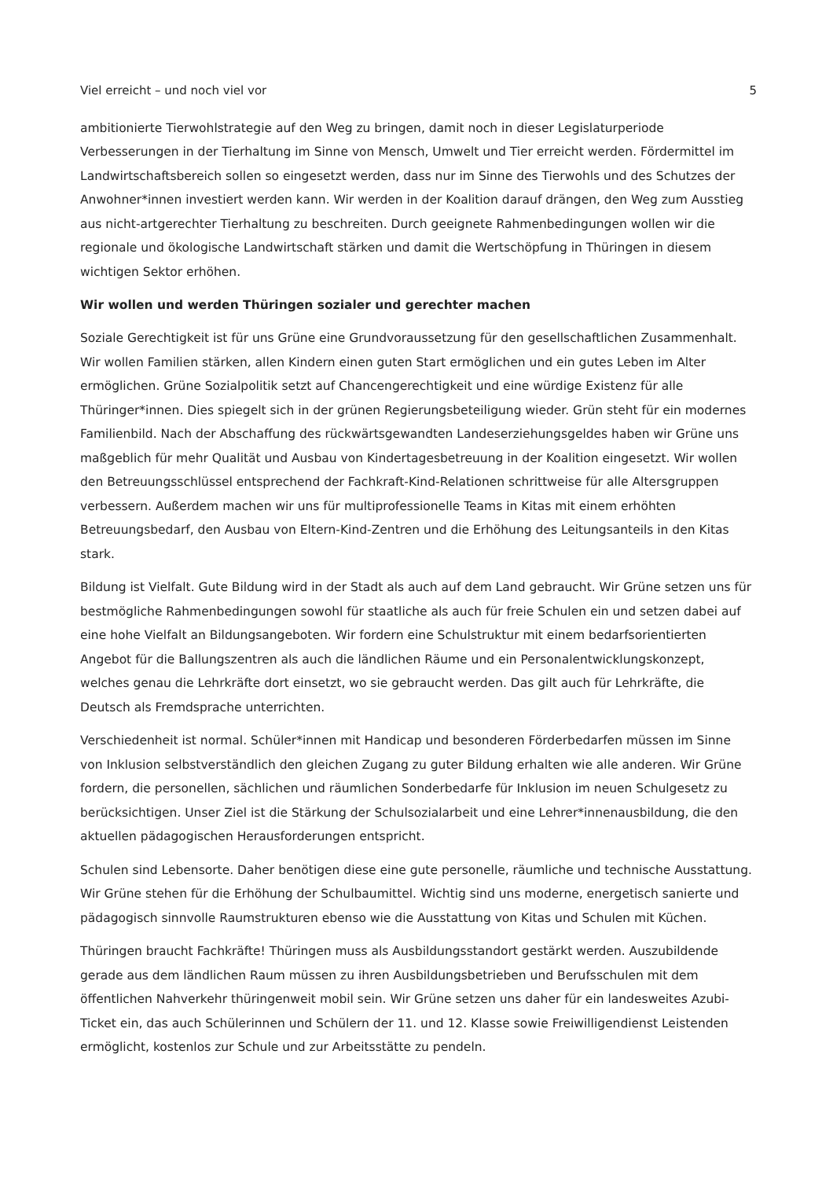Viel erreicht – und noch viel vor 5
ambitionierte Tierwohlstrategie auf den Weg zu bringen, damit noch in dieser Legislaturperiode Verbesserungen in der Tierhaltung im Sinne von Mensch, Umwelt und Tier erreicht werden. Fördermittel im Landwirtschaftsbereich sollen so eingesetzt werden, dass nur im Sinne des Tierwohls und des Schutzes der Anwohner*innen investiert werden kann. Wir werden in der Koalition darauf drängen, den Weg zum Ausstieg aus nicht-artgerechter Tierhaltung zu beschreiten. Durch geeignete Rahmenbedingungen wollen wir die regionale und ökologische Landwirtschaft stärken und damit die Wertschöpfung in Thüringen in diesem wichtigen Sektor erhöhen.
Wir wollen und werden Thüringen sozialer und gerechter machen
Soziale Gerechtigkeit ist für uns Grüne eine Grundvoraussetzung für den gesellschaftlichen Zusammenhalt. Wir wollen Familien stärken, allen Kindern einen guten Start ermöglichen und ein gutes Leben im Alter ermöglichen. Grüne Sozialpolitik setzt auf Chancengerechtigkeit und eine würdige Existenz für alle Thüringer*innen. Dies spiegelt sich in der grünen Regierungsbeteiligung wieder. Grün steht für ein modernes Familienbild. Nach der Abschaffung des rückwärtsgewandten Landeserziehungsgeldes haben wir Grüne uns maßgeblich für mehr Qualität und Ausbau von Kindertagesbetreuung in der Koalition eingesetzt. Wir wollen den Betreuungsschlüssel entsprechend der Fachkraft-Kind-Relationen schrittweise für alle Altersgruppen verbessern. Außerdem machen wir uns für multiprofessionelle Teams in Kitas mit einem erhöhten Betreuungsbedarf, den Ausbau von Eltern-Kind-Zentren und die Erhöhung des Leitungsanteils in den Kitas stark.
Bildung ist Vielfalt. Gute Bildung wird in der Stadt als auch auf dem Land gebraucht. Wir Grüne setzen uns für bestmögliche Rahmenbedingungen sowohl für staatliche als auch für freie Schulen ein und setzen dabei auf eine hohe Vielfalt an Bildungsangeboten. Wir fordern eine Schulstruktur mit einem bedarfsorientierten Angebot für die Ballungszentren als auch die ländlichen Räume und ein Personalentwicklungskonzept, welches genau die Lehrkräfte dort einsetzt, wo sie gebraucht werden. Das gilt auch für Lehrkräfte, die Deutsch als Fremdsprache unterrichten.
Verschiedenheit ist normal. Schüler*innen mit Handicap und besonderen Förderbedarfen müssen im Sinne von Inklusion selbstverständlich den gleichen Zugang zu guter Bildung erhalten wie alle anderen. Wir Grüne fordern, die personellen, sächlichen und räumlichen Sonderbedarfe für Inklusion im neuen Schulgesetz zu berücksichtigen. Unser Ziel ist die Stärkung der Schulsozialarbeit und eine Lehrer*innenausbildung, die den aktuellen pädagogischen Herausforderungen entspricht.
Schulen sind Lebensorte. Daher benötigen diese eine gute personelle, räumliche und technische Ausstattung. Wir Grüne stehen für die Erhöhung der Schulbaumittel. Wichtig sind uns moderne, energetisch sanierte und pädagogisch sinnvolle Raumstrukturen ebenso wie die Ausstattung von Kitas und Schulen mit Küchen.
Thüringen braucht Fachkräfte! Thüringen muss als Ausbildungsstandort gestärkt werden. Auszubildende gerade aus dem ländlichen Raum müssen zu ihren Ausbildungsbetrieben und Berufsschulen mit dem öffentlichen Nahverkehr thüringenweit mobil sein. Wir Grüne setzen uns daher für ein landesweites Azubi-Ticket ein, das auch Schülerinnen und Schülern der 11. und 12. Klasse sowie Freiwilligendienst Leistenden ermöglicht, kostenlos zur Schule und zur Arbeitsstätte zu pendeln.